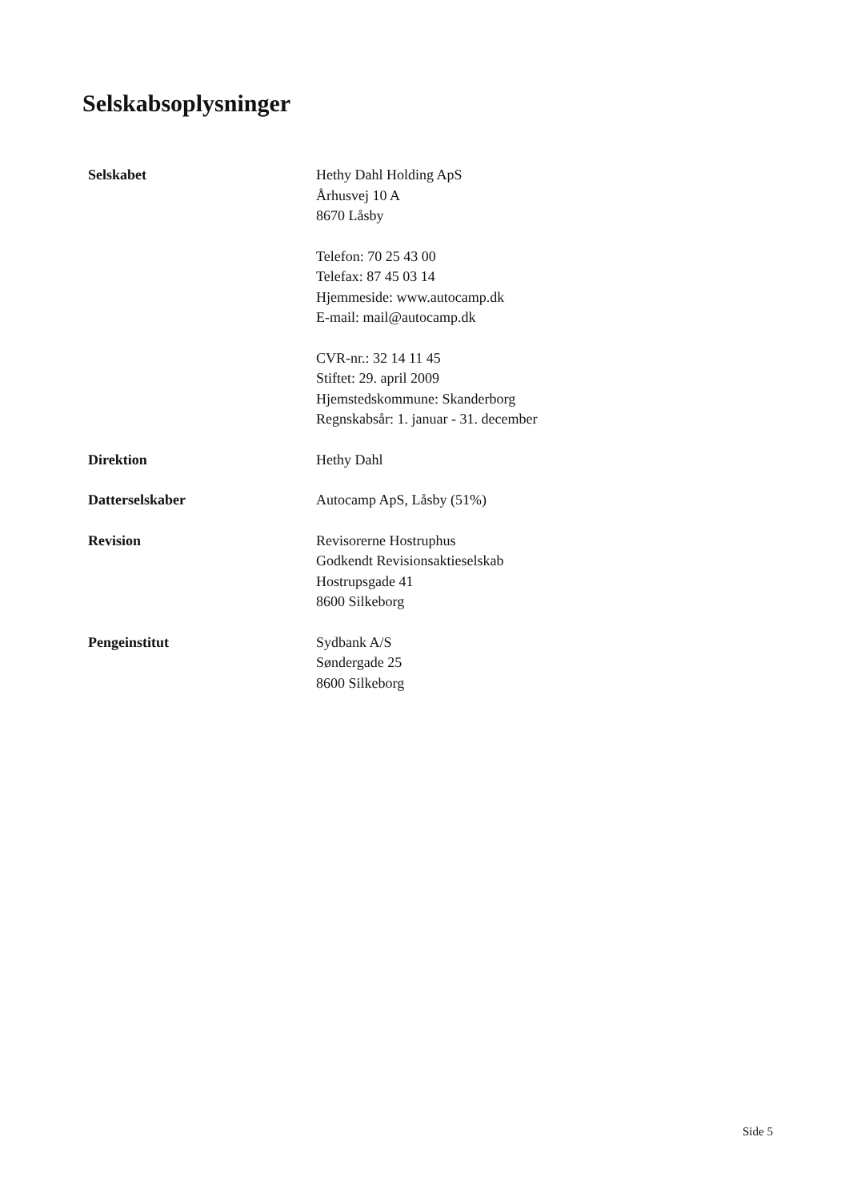Selskabsoplysninger
Selskabet Hethy Dahl Holding ApS
Århusvej 10 A
8670 Låsby
Telefon: 70 25 43 00
Telefax: 87 45 03 14
Hjemmeside: www.autocamp.dk
E-mail: mail@autocamp.dk
CVR-nr.: 32 14 11 45
Stiftet: 29. april 2009
Hjemstedskommune: Skanderborg
Regnskabsår: 1. januar - 31. december
Direktion Hethy Dahl
Datterselskaber Autocamp ApS, Låsby (51%)
Revision Revisorerne Hostruphus
Godkendt Revisionsaktieselskab
Hostrupsgade 41
8600 Silkeborg
Pengeinstitut Sydbank A/S
Søndergade 25
8600 Silkeborg
Side 5